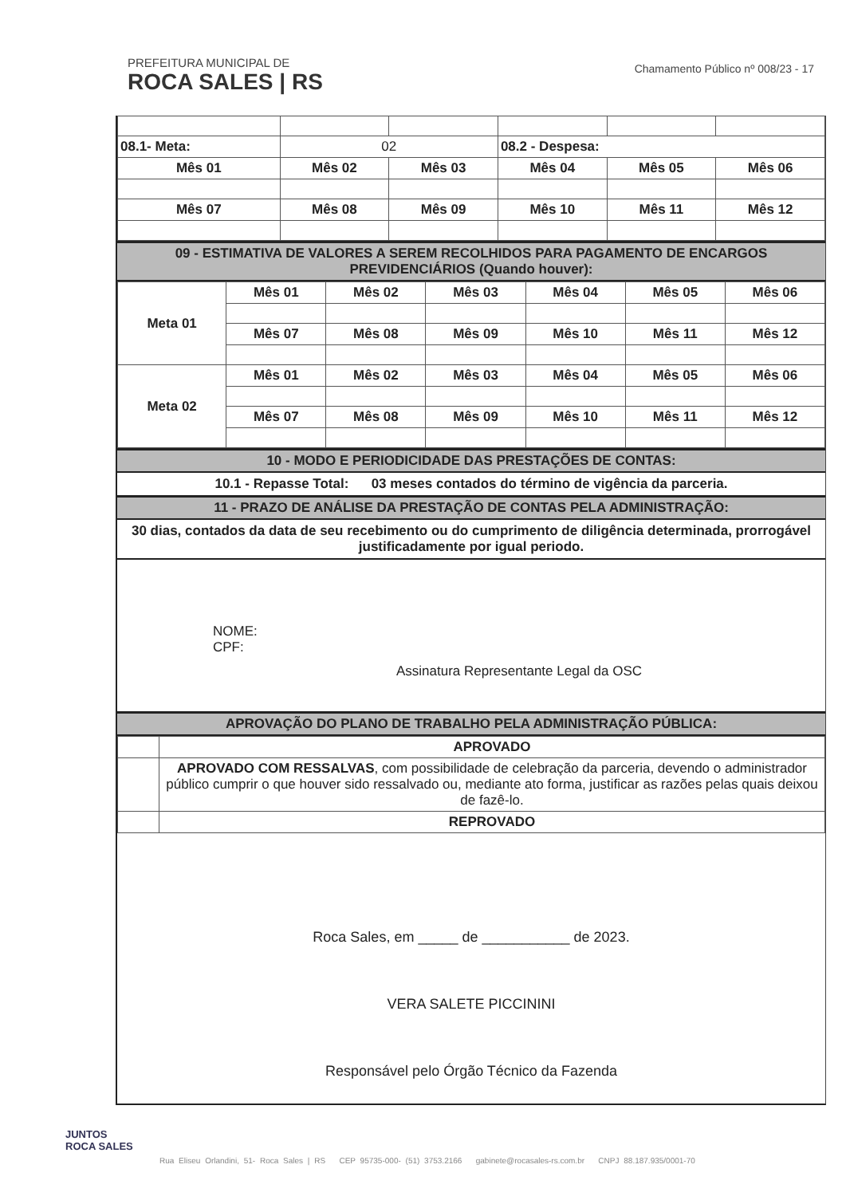PREFEITURA MUNICIPAL DE
ROCA SALES | RS
Chamamento Público nº 008/23 - 17
| 08.1- Meta: | 02 | | 08.2 - Despesa: | | |
| Mês 01 | Mês 02 | Mês 03 | Mês 04 | Mês 05 | Mês 06 |
| Mês 07 | Mês 08 | Mês 09 | Mês 10 | Mês 11 | Mês 12 |
09 - ESTIMATIVA DE VALORES A SEREM RECOLHIDOS PARA PAGAMENTO DE ENCARGOS PREVIDENCIÁRIOS (Quando houver):
| Meta 01 | Mês 01 | Mês 02 | Mês 03 | Mês 04 | Mês 05 | Mês 06 |
| --- | --- | --- | --- | --- | --- | --- |
| | Mês 07 | Mês 08 | Mês 09 | Mês 10 | Mês 11 | Mês 12 |
| Meta 02 | Mês 01 | Mês 02 | Mês 03 | Mês 04 | Mês 05 | Mês 06 |
| | Mês 07 | Mês 08 | Mês 09 | Mês 10 | Mês 11 | Mês 12 |
10 - MODO E PERIODICIDADE DAS PRESTAÇÕES DE CONTAS:
10.1 - Repasse Total: 03 meses contados do término de vigência da parceria.
11 - PRAZO DE ANÁLISE DA PRESTAÇÃO DE CONTAS PELA ADMINISTRAÇÃO:
30 dias, contados da data de seu recebimento ou do cumprimento de diligência determinada, prorrogável justificadamente por igual periodo.
NOME:
CPF:
Assinatura Representante Legal da OSC
APROVAÇÃO DO PLANO DE TRABALHO PELA ADMINISTRAÇÃO PÚBLICA:
| | APROVADO |
| | APROVADO COM RESSALVAS , com possibilidade de celebração da parceria, devendo o administrador público cumprir o que houver sido ressalvado ou, mediante ato forma, justificar as razões pelas quais deixou de fazê-lo. |
| | REPROVADO |
Roca Sales, em _____ de ___________ de 2023.
VERA SALETE PICCININI
Responsável pelo Órgão Técnico da Fazenda
JUNTOS
ROCA SALES
Rua Eliseu Orlandini, 51- Roca Sales | RS CEP 95735-000- (51) 3753.2166 gabinete@rocasales-rs.com.br CNPJ 88.187.935/0001-70